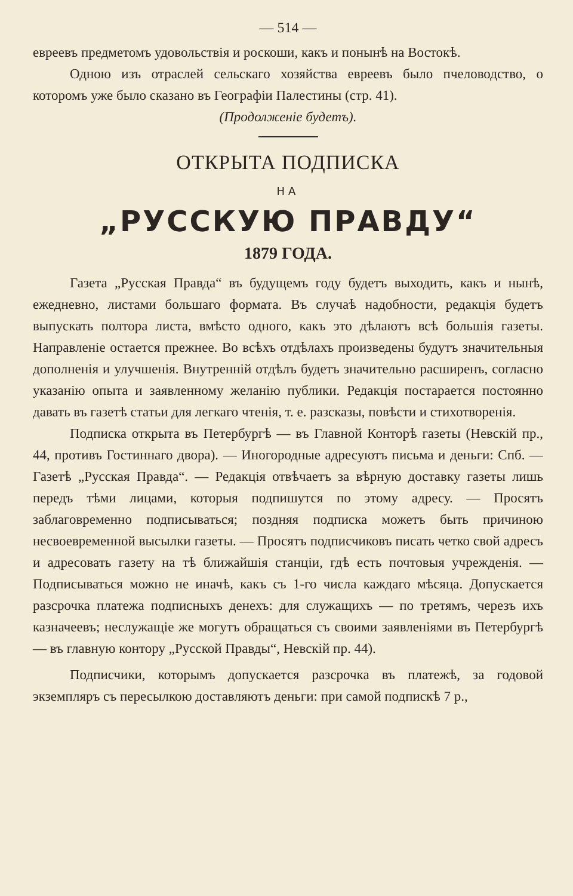— 514 —
евреевъ предметомъ удовольствія и роскоши, какъ и понынѣ на Востокѣ.
Одною изъ отраслей сельскаго хозяйства евреевъ было пчеловодство, о которомъ уже было сказано въ Географіи Палестины (стр. 41).
(Продолженіе будетъ).
ОТКРЫТА ПОДПИСКА
НА
„РУССКУЮ ПРАВДУ“
1879 ГОДА.
Газета „Русская Правда“ въ будущемъ году будетъ выходить, какъ и нынѣ, ежедневно, листами большаго формата. Въ случаѣ надобности, редакція будетъ выпускать полтора листа, вмѣсто одного, какъ это дѣлаютъ всѣ большія газеты. Направленіе остается прежнее. Во всѣхъ отдѣлахъ произведены будутъ значительныя дополненія и улучшенія. Внутренній отдѣлъ будетъ значительно расширенъ, согласно указанію опыта и заявленному желанію публики. Редакція постарается постоянно давать въ газетѣ статьи для легкаго чтенія, т. е. разсказы, повѣсти и стихотворенія.
Подписка открыта въ Петербургѣ — въ Главной Конторѣ газеты (Невскій пр., 44, противъ Гостиннаго двора). — Иногородные адресуютъ письма и деньги: Спб. — Газетѣ „Русская Правда“. — Редакція отвѣчаетъ за вѣрную доставку газеты лишь передъ тѣми лицами, которыя подпишутся по этому адресу. — Просятъ заблаговременно подписываться; поздняя подписка можетъ быть причиною несвоевременной высылки газеты. — Просятъ подписчиковъ писать четко свой адресъ и адресовать газету на тѣ ближайшія станціи, гдѣ есть почтовыя учрежденія. — Подписываться можно не иначѣ, какъ съ 1-го числа каждаго мѣсяца. Допускается разсрочка платежа подписныхъ денехъ: для служащихъ — по третямъ, черезъ ихъ казначеевъ; неслужащіе же могутъ обращаться съ своими заявленіями въ Петербургѣ — въ главную контору „Русской Правды“, Невскій пр. 44).
Подписчики, которымъ допускается разсрочка въ платежѣ, за годовой экземпляръ съ пересылкою доставляютъ деньги: при самой подпискѣ 7 р.,